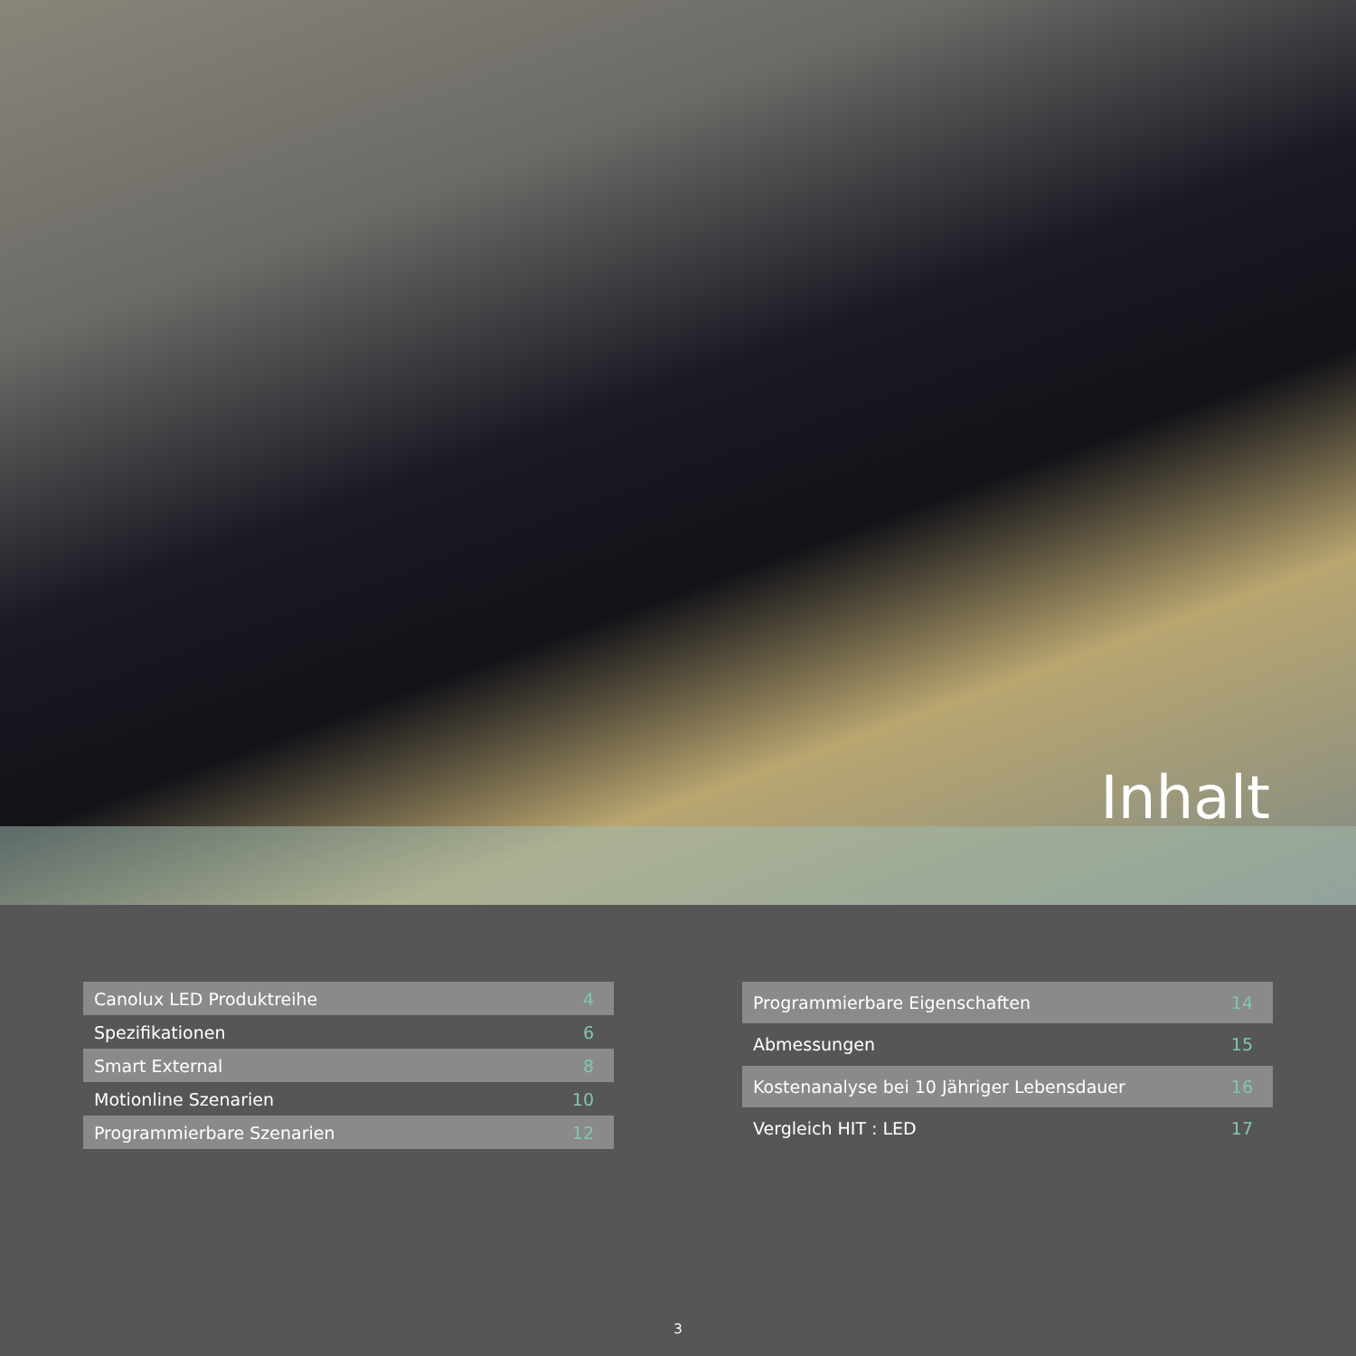Inhalt
| Canolux LED Produktreihe | 4 |
| Spezifikationen | 6 |
| Smart External | 8 |
| Motionline Szenarien | 10 |
| Programmierbare Szenarien | 12 |
| Programmierbare Eigenschaften | 14 |
| Abmessungen | 15 |
| Kostenanalyse bei 10 Jähriger Lebensdauer | 16 |
| Vergleich HIT : LED | 17 |
3